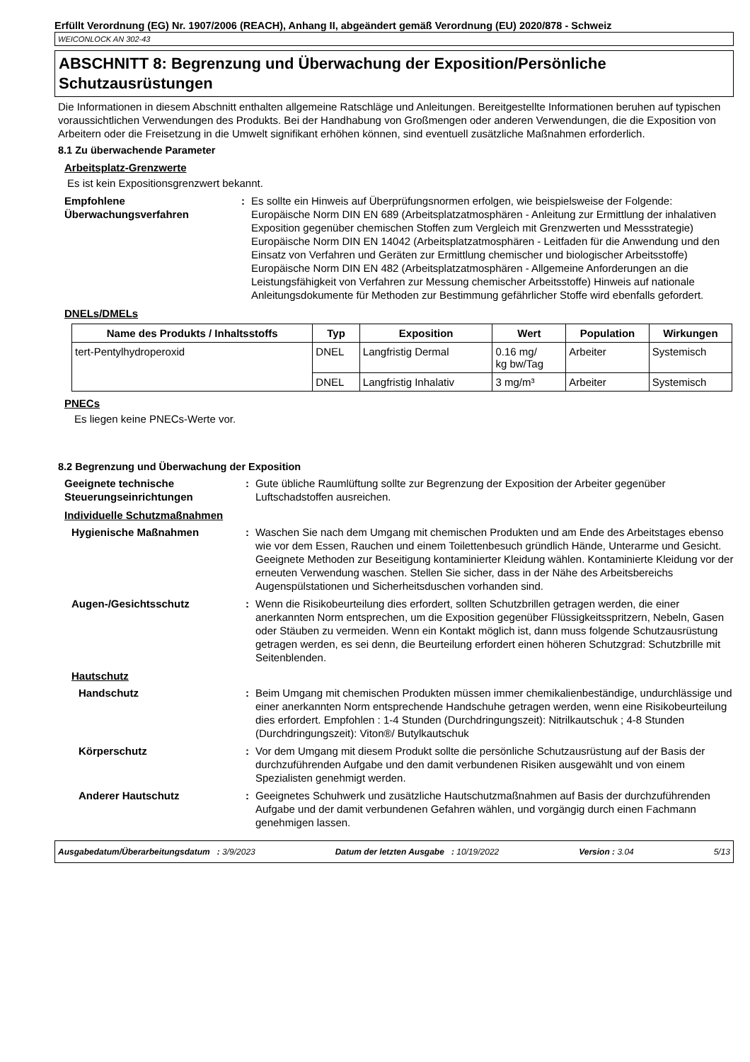Erfüllt Verordnung (EG) Nr. 1907/2006 (REACH), Anhang II, abgeändert gemäß Verordnung (EU) 2020/878 - Schweiz
WEICONLOCK AN 302-43
ABSCHNITT 8: Begrenzung und Überwachung der Exposition/Persönliche Schutzausrüstungen
Die Informationen in diesem Abschnitt enthalten allgemeine Ratschläge und Anleitungen. Bereitgestellte Informationen beruhen auf typischen voraussichtlichen Verwendungen des Produkts. Bei der Handhabung von Großmengen oder anderen Verwendungen, die die Exposition von Arbeitern oder die Freisetzung in die Umwelt signifikant erhöhen können, sind eventuell zusätzliche Maßnahmen erforderlich.
8.1 Zu überwachende Parameter
Arbeitsplatz-Grenzwerte
Es ist kein Expositionsgrenzwert bekannt.
Empfohlene Überwachungsverfahren
: Es sollte ein Hinweis auf Überprüfungsnormen erfolgen, wie beispielsweise der Folgende: Europäische Norm DIN EN 689 (Arbeitsplatzatmosphären - Anleitung zur Ermittlung der inhalativen Exposition gegenüber chemischen Stoffen zum Vergleich mit Grenzwerten und Messstrategie) Europäische Norm DIN EN 14042 (Arbeitsplatzatmosphären - Leitfaden für die Anwendung und den Einsatz von Verfahren und Geräten zur Ermittlung chemischer und biologischer Arbeitsstoffe) Europäische Norm DIN EN 482 (Arbeitsplatzatmosphären - Allgemeine Anforderungen an die Leistungsfähigkeit von Verfahren zur Messung chemischer Arbeitsstoffe) Hinweis auf nationale Anleitungsdokumente für Methoden zur Bestimmung gefährlicher Stoffe wird ebenfalls gefordert.
DNELs/DMELs
| Name des Produkts / Inhaltsstoffs | Typ | Exposition | Wert | Population | Wirkungen |
| --- | --- | --- | --- | --- | --- |
| tert-Pentylhydroperoxid | DNEL | Langfristig Dermal | 0.16 mg/ kg bw/Tag | Arbeiter | Systemisch |
| | DNEL | Langfristig Inhalativ | 3 mg/m³ | Arbeiter | Systemisch |
PNECs
Es liegen keine PNECs-Werte vor.
8.2 Begrenzung und Überwachung der Exposition
Geeignete technische Steuerungseinrichtungen
: Gute übliche Raumlüftung sollte zur Begrenzung der Exposition der Arbeiter gegenüber Luftschadstoffen ausreichen.
Individuelle Schutzmaßnahmen
Hygienische Maßnahmen : Waschen Sie nach dem Umgang mit chemischen Produkten und am Ende des Arbeitstages ebenso wie vor dem Essen, Rauchen und einem Toilettenbesuch gründlich Hände, Unterarme und Gesicht. Geeignete Methoden zur Beseitigung kontaminierter Kleidung wählen. Kontaminierte Kleidung vor der erneuten Verwendung waschen. Stellen Sie sicher, dass in der Nähe des Arbeitsbereichs Augenspülstationen und Sicherheitsduschen vorhanden sind.
Augen-/Gesichtsschutz : Wenn die Risikobeurteilung dies erfordert, sollten Schutzbrillen getragen werden, die einer anerkannten Norm entsprechen, um die Exposition gegenüber Flüssigkeitsspritzern, Nebeln, Gasen oder Stäuben zu vermeiden. Wenn ein Kontakt möglich ist, dann muss folgende Schutzausrüstung getragen werden, es sei denn, die Beurteilung erfordert einen höheren Schutzgrad: Schutzbrille mit Seitenblenden.
Hautschutz
Handschutz : Beim Umgang mit chemischen Produkten müssen immer chemikalienbeständige, undurchlässige und einer anerkannten Norm entsprechende Handschuhe getragen werden, wenn eine Risikobeurteilung dies erfordert. Empfohlen : 1-4 Stunden (Durchdringungszeit): Nitrilkautschuk ; 4-8 Stunden (Durchdringungszeit): Viton®/ Butylkautschuk
Körperschutz : Vor dem Umgang mit diesem Produkt sollte die persönliche Schutzausrüstung auf der Basis der durchzuführenden Aufgabe und den damit verbundenen Risiken ausgewählt und von einem Spezialisten genehmigt werden.
Anderer Hautschutz : Geeignetes Schuhwerk und zusätzliche Hautschutzmaßnahmen auf Basis der durchzuführenden Aufgabe und der damit verbundenen Gefahren wählen, und vorgängig durch einen Fachmann genehmigen lassen.
Ausgabedatum/Überarbeitungsdatum : 3/9/2023 Datum der letzten Ausgabe : 10/19/2022 Version : 3.04 5/13